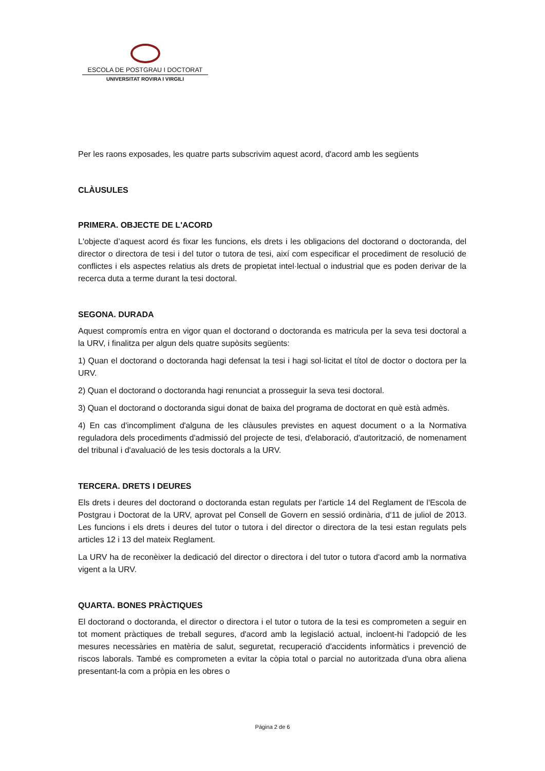ESCOLA DE POSTGRAU I DOCTORAT
UNIVERSITAT ROVIRA I VIRGILI
Per les raons exposades, les quatre parts subscrivim aquest acord, d'acord amb les següents
CLÀUSULES
PRIMERA. OBJECTE DE L'ACORD
L'objecte d’aquest acord és fixar les funcions, els drets i les obligacions del doctorand o doctoranda, del director o directora de tesi i del tutor o tutora de tesi, així com especificar el procediment de resolució de conflictes i els aspectes relatius als drets de propietat intel·lectual o industrial que es poden derivar de la recerca duta a terme durant la tesi doctoral.
SEGONA. DURADA
Aquest compromís entra en vigor quan el doctorand o doctoranda es matricula per la seva tesi doctoral a la URV, i finalitza per algun dels quatre supòsits següents:
1) Quan el doctorand o doctoranda hagi defensat la tesi i hagi sol·licitat el títol de doctor o doctora per la URV.
2) Quan el doctorand o doctoranda hagi renunciat a prosseguir la seva tesi doctoral.
3) Quan el doctorand o doctoranda sigui donat de baixa del programa de doctorat en què està admès.
4) En cas d'incompliment d'alguna de les clàusules previstes en aquest document o a la Normativa reguladora dels procediments d'admissió del projecte de tesi, d'elaboració, d'autorització, de nomenament del tribunal i d'avaluació de les tesis doctorals a la URV.
TERCERA. DRETS I DEURES
Els drets i deures del doctorand o doctoranda estan regulats per l'article 14 del Reglament de l'Escola de Postgrau i Doctorat de la URV, aprovat pel Consell de Govern en sessió ordinària, d'11 de juliol de 2013. Les funcions i els drets i deures del tutor o tutora i del director o directora de la tesi estan regulats pels articles 12 i 13 del mateix Reglament.
La URV ha de reconèixer la dedicació del director o directora i del tutor o tutora d'acord amb la normativa vigent a la URV.
QUARTA. BONES PRÀCTIQUES
El doctorand o doctoranda, el director o directora i el tutor o tutora de la tesi es comprometen a seguir en tot moment pràctiques de treball segures, d'acord amb la legislació actual, incloent-hi l'adopció de les mesures necessàries en matèria de salut, seguretat, recuperació d'accidents informàtics i prevenció de riscos laborals. També es comprometen a evitar la còpia total o parcial no autoritzada d'una obra aliena presentant-la com a pròpia en les obres o
Página 2 de 6